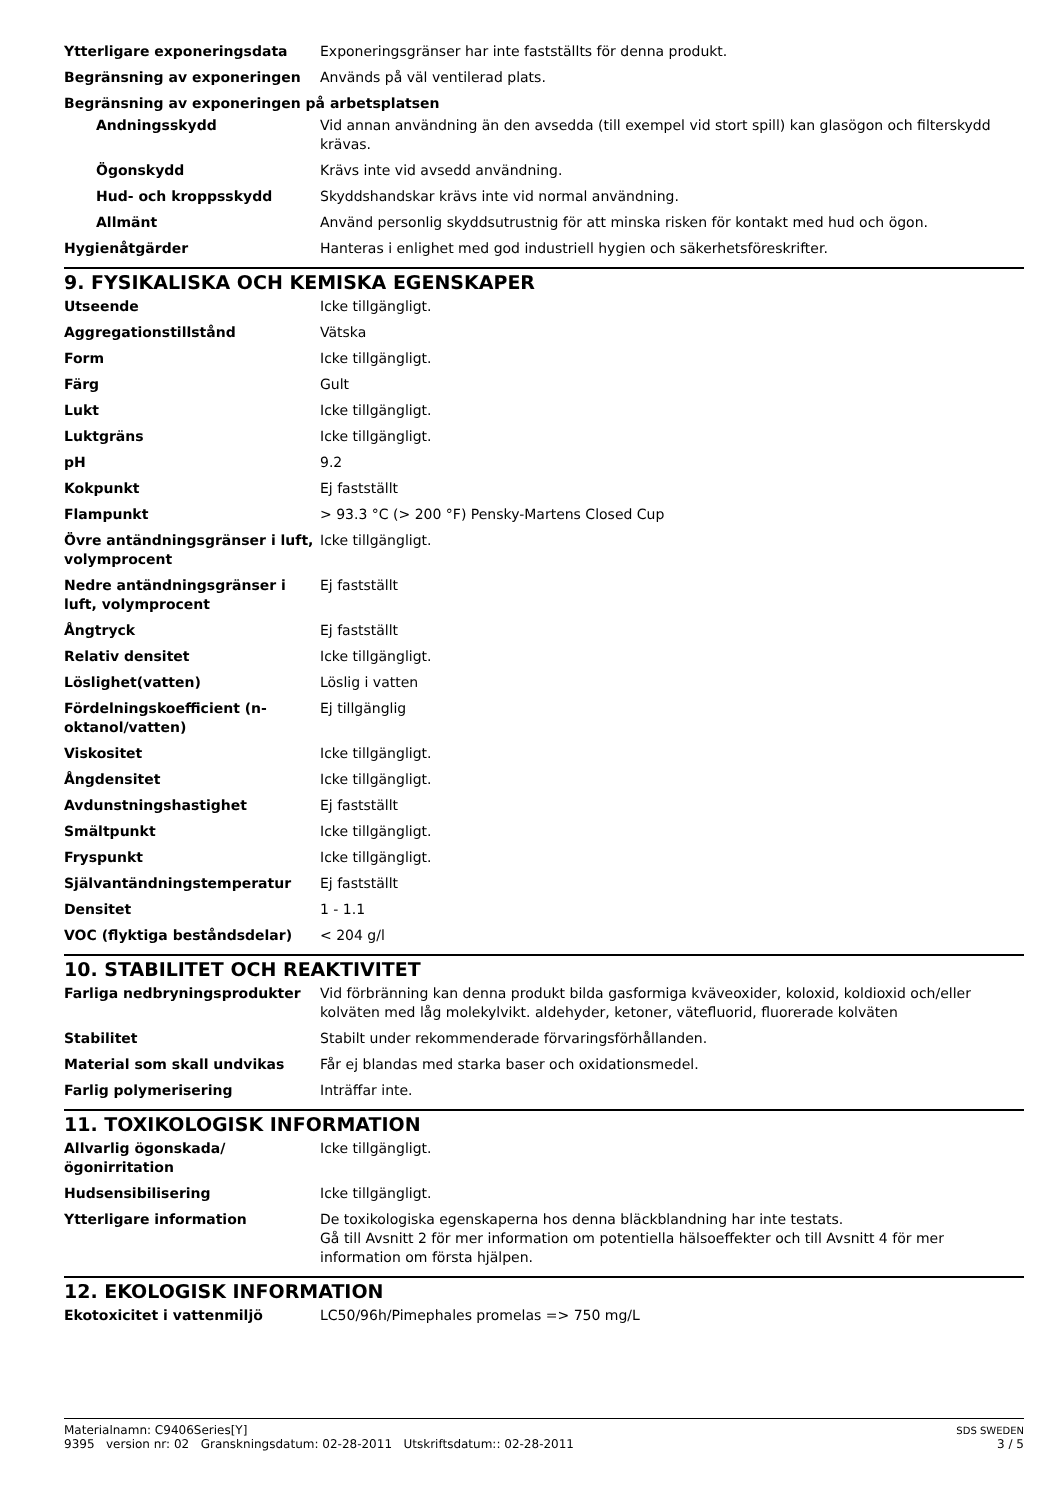| Ytterligare exponeringsdata | Exponeringsgränser har inte fastställts för denna produkt. |
| Begränsning av exponeringen | Används på väl ventilerad plats. |
Begränsning av exponeringen på arbetsplatsen
| Andningsskydd | Vid annan användning än den avsedda (till exempel vid stort spill) kan glasögon och filterskydd krävas. |
| Ögonskydd | Krävs inte vid avsedd användning. |
| Hud- och kroppsskydd | Skyddshandskar krävs inte vid normal användning. |
| Allmänt | Använd personlig skyddsutrustnig för att minska risken för kontakt med hud och ögon. |
| Hygienåtgärder | Hanteras i enlighet med god industriell hygien och säkerhetsföreskrifter. |
9. FYSIKALISKA OCH KEMISKA EGENSKAPER
| Utseende | Icke tillgängligt. |
| Aggregationstillstånd | Vätska |
| Form | Icke tillgängligt. |
| Färg | Gult |
| Lukt | Icke tillgängligt. |
| Luktgräns | Icke tillgängligt. |
| pH | 9.2 |
| Kokpunkt | Ej fastställt |
| Flampunkt | > 93.3 °C (> 200 °F) Pensky-Martens Closed Cup |
| Övre antändningsgränser i luft, volymprocent | Icke tillgängligt. |
| Nedre antändningsgränser i luft, volymprocent | Ej fastställt |
| Ångtryck | Ej fastställt |
| Relativ densitet | Icke tillgängligt. |
| Löslighet(vatten) | Löslig i vatten |
| Fördelningskoefficient (n-oktanol/vatten) | Ej tillgänglig |
| Viskositet | Icke tillgängligt. |
| Ångdensitet | Icke tillgängligt. |
| Avdunstningshastighet | Ej fastställt |
| Smältpunkt | Icke tillgängligt. |
| Fryspunkt | Icke tillgängligt. |
| Självantändningstemperatur | Ej fastställt |
| Densitet | 1 - 1.1 |
| VOC (flyktiga beståndsdelar) | < 204 g/l |
10. STABILITET OCH REAKTIVITET
| Farliga nedbryningsprodukter | Vid förbränning kan denna produkt bilda gasformiga kväveoxider, koloxid, koldioxid och/eller kolväten med låg molekylvikt. aldehyder, ketoner, vätefluorid, fluorerade kolväten |
| Stabilitet | Stabilt under rekommenderade förvaringsförhållanden. |
| Material som skall undvikas | Får ej blandas med starka baser och oxidationsmedel. |
| Farlig polymerisering | Inträffar inte. |
11. TOXIKOLOGISK INFORMATION
| Allvarlig ögonskada/ögonirritation | Icke tillgängligt. |
| Hudsensibilisering | Icke tillgängligt. |
| Ytterligare information | De toxikologiska egenskaperna hos denna bläckblandning har inte testats. Gå till Avsnitt 2 för mer information om potentiella hälsoeffekter och till Avsnitt 4 för mer information om första hjälpen. |
12. EKOLOGISK INFORMATION
| Ekotoxicitet i vattenmiljö | LC50/96h/Pimephales promelas => 750 mg/L |
Materialnamn: C9406Series[Y]
9395 version nr: 02 Granskningsdatum: 02-28-2011 Utskriftsdatum:: 02-28-2011
SDS SWEDEN
3 / 5